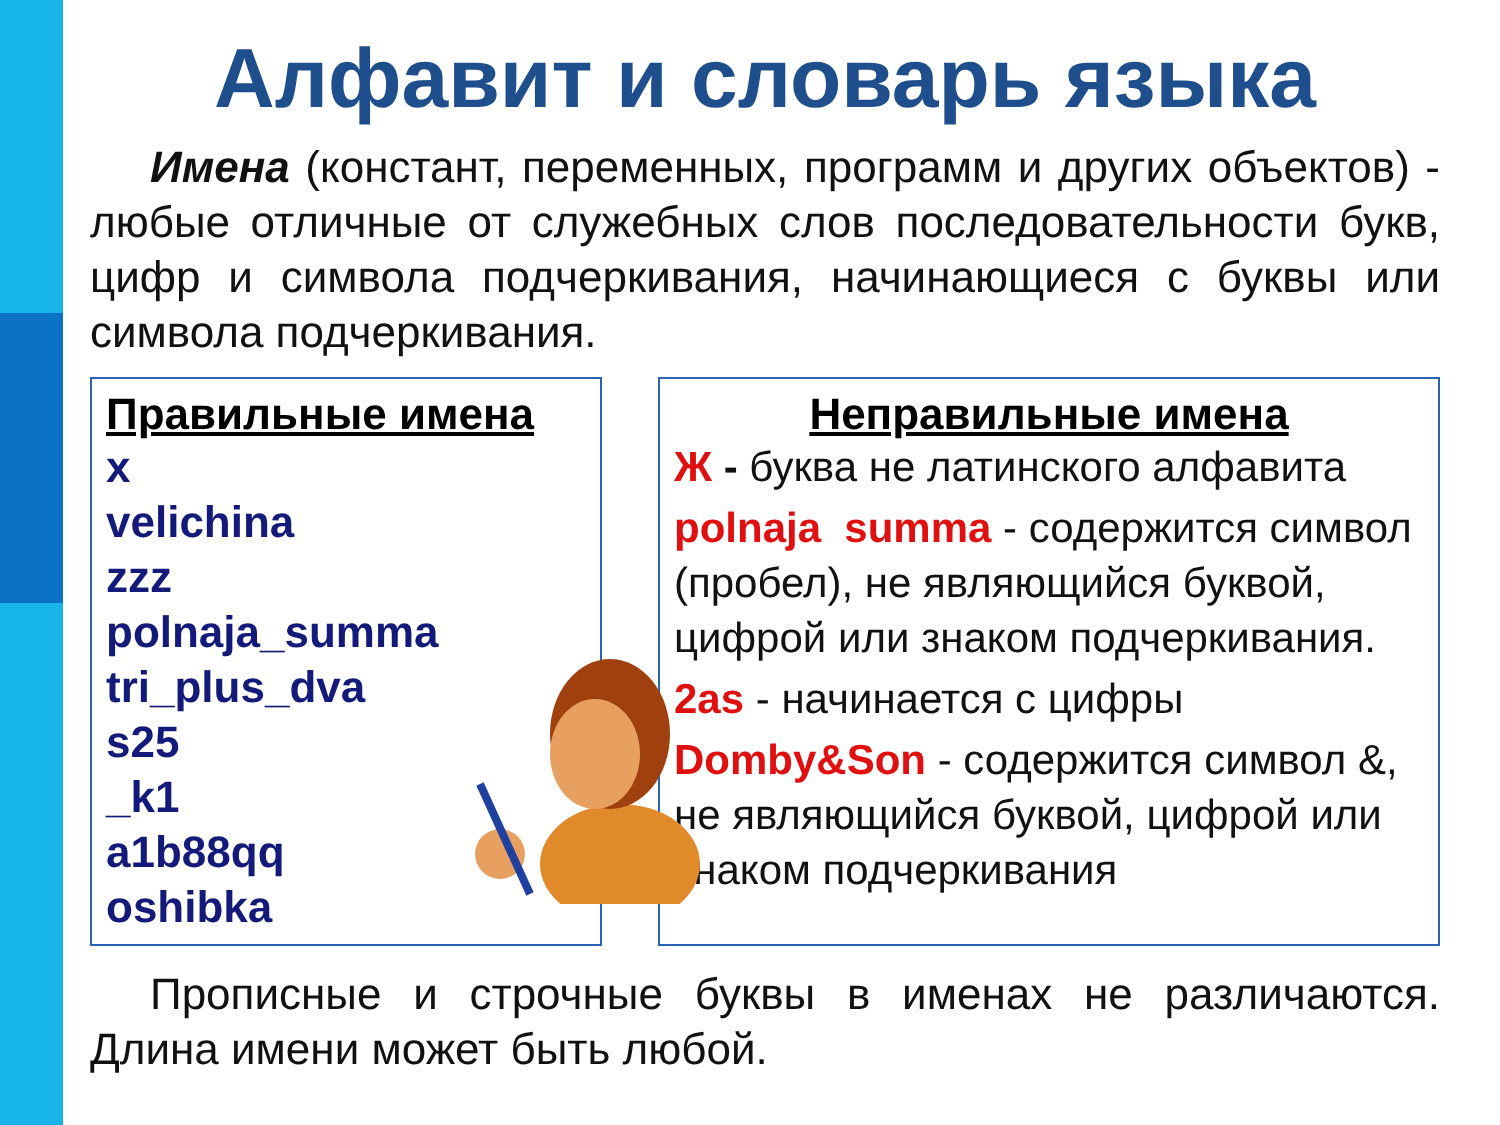Алфавит и словарь языка
Имена (констант, переменных, программ и других объектов) - любые отличные от служебных слов последовательности букв, цифр и символа подчеркивания, начинающиеся с буквы или символа подчеркивания.
Правильные имена
x
velichina
zzz
polnaja_summa
tri_plus_dva
s25
_k1
a1b88qq
oshibka
Неправильные имена
Ж - буква не латинского алфавита
polnaja summa - содержится символ (пробел), не являющийся буквой, цифрой или знаком подчеркивания.
2as - начинается с цифры
Domby&Son - содержится символ &, не являющийся буквой, цифрой или знаком подчеркивания
Прописные и строчные буквы в именах не различаются. Длина имени может быть любой.